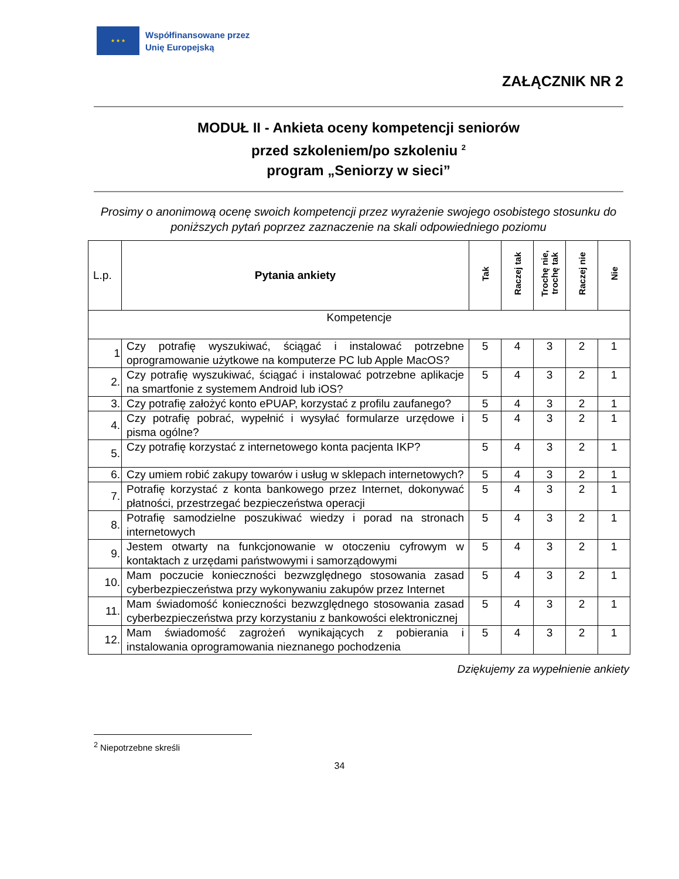★ ★ ★
Współfinansowane przez
Unię Europejską
ZAŁĄCZNIK NR 2
MODUŁ II - Ankieta oceny kompetencji seniorów
przed szkoleniem/po szkoleniu <sup>2</sup>
program „Seniorzy w sieci”
Prosimy o anonimową ocenę swoich kompetencji przez wyrażenie swojego osobistego stosunku do poniższych pytań poprzez zaznaczenie na skali odpowiedniego poziomu
| L.p. | Pytania ankiety | Tak | Raczej tak | Trochę nie, trochę tak | Raczej nie | Nie |
| --- | --- | --- | --- | --- | --- | --- |
| Kompetencje | | | | | | |
| 1 | Czy potrafię wyszukiwać, ściągać i instalować potrzebne oprogramowanie użytkowe na komputerze PC lub Apple MacOS? | 5 | 4 | 3 | 2 | 1 |
| 2. | Czy potrafię wyszukiwać, ściągać i instalować potrzebne aplikacje na smartfonie z systemem Android lub iOS? | 5 | 4 | 3 | 2 | 1 |
| 3. | Czy potrafię założyć konto ePUAP, korzystać z profilu zaufanego? | 5 | 4 | 3 | 2 | 1 |
| 4. | Czy potrafię pobrać, wypełnić i wysyłać formularze urzędowe i pisma ogólne? | 5 | 4 | 3 | 2 | 1 |
| 5. | Czy potrafię korzystać z internetowego konta pacjenta IKP? | 5 | 4 | 3 | 2 | 1 |
| 6. | Czy umiem robić zakupy towarów i usług w sklepach internetowych? | 5 | 4 | 3 | 2 | 1 |
| 7. | Potrafię korzystać z konta bankowego przez Internet, dokonywać płatności, przestrzegać bezpieczeństwa operacji | 5 | 4 | 3 | 2 | 1 |
| 8. | Potrafię samodzielne poszukiwać wiedzy i porad na stronach internetowych | 5 | 4 | 3 | 2 | 1 |
| 9. | Jestem otwarty na funkcjonowanie w otoczeniu cyfrowym w kontaktach z urzędami państwowymi i samorządowymi | 5 | 4 | 3 | 2 | 1 |
| 10. | Mam poczucie konieczności bezwzględnego stosowania zasad cyberbezpieczeństwa przy wykonywaniu zakupów przez Internet | 5 | 4 | 3 | 2 | 1 |
| 11. | Mam świadomość konieczności bezwzględnego stosowania zasad cyberbezpieczeństwa przy korzystaniu z bankowości elektronicznej | 5 | 4 | 3 | 2 | 1 |
| 12. | Mam świadomość zagrożeń wynikających z pobierania i instalowania oprogramowania nieznanego pochodzenia | 5 | 4 | 3 | 2 | 1 |
Dziękujemy za wypełnienie ankiety
<sup>2</sup> Niepotrzebne skreśli
34